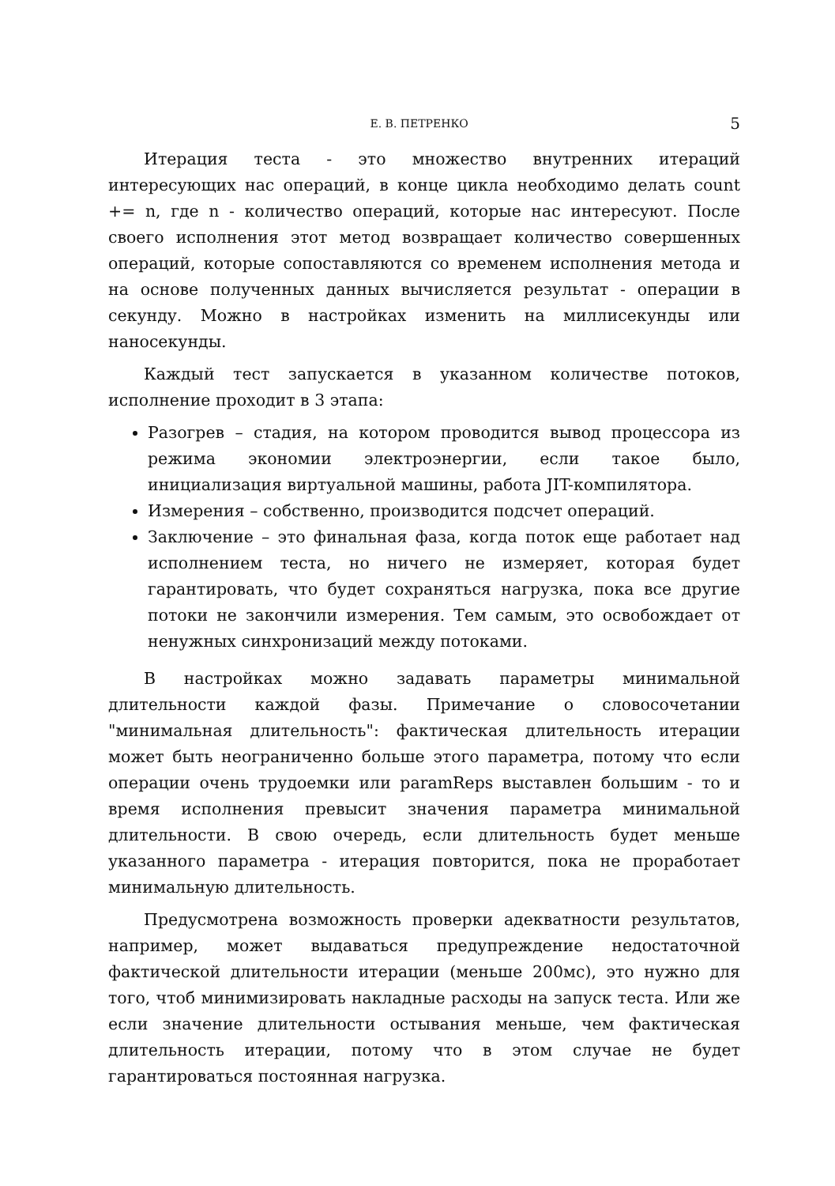Е. В. ПЕТРЕНКО 5
Итерация теста - это множество внутренних итераций интересующих нас операций, в конце цикла необходимо делать count += n, где n - количество операций, которые нас интересуют. После своего исполнения этот метод возвращает количество совершенных операций, которые сопоставляются со временем исполнения метода и на основе полученных данных вычисляется результат - операции в секунду. Можно в настройках изменить на миллисекунды или наносекунды.
Каждый тест запускается в указанном количестве потоков, исполнение проходит в 3 этапа:
Разогрев – стадия, на котором проводится вывод процессора из режима экономии электроэнергии, если такое было, инициализация виртуальной машины, работа JIT-компилятора.
Измерения – собственно, производится подсчет операций.
Заключение – это финальная фаза, когда поток еще работает над исполнением теста, но ничего не измеряет, которая будет гарантировать, что будет сохраняться нагрузка, пока все другие потоки не закончили измерения. Тем самым, это освобождает от ненужных синхронизаций между потоками.
В настройках можно задавать параметры минимальной длительности каждой фазы. Примечание о словосочетании "минимальная длительность": фактическая длительность итерации может быть неограниченно больше этого параметра, потому что если операции очень трудоемки или paramReps выставлен большим - то и время исполнения превысит значения параметра минимальной длительности. В свою очередь, если длительность будет меньше указанного параметра - итерация повторится, пока не проработает минимальную длительность.
Предусмотрена возможность проверки адекватности результатов, например, может выдаваться предупреждение недостаточной фактической длительности итерации (меньше 200мс), это нужно для того, чтоб минимизировать накладные расходы на запуск теста. Или же если значение длительности остывания меньше, чем фактическая длительность итерации, потому что в этом случае не будет гарантироваться постоянная нагрузка.